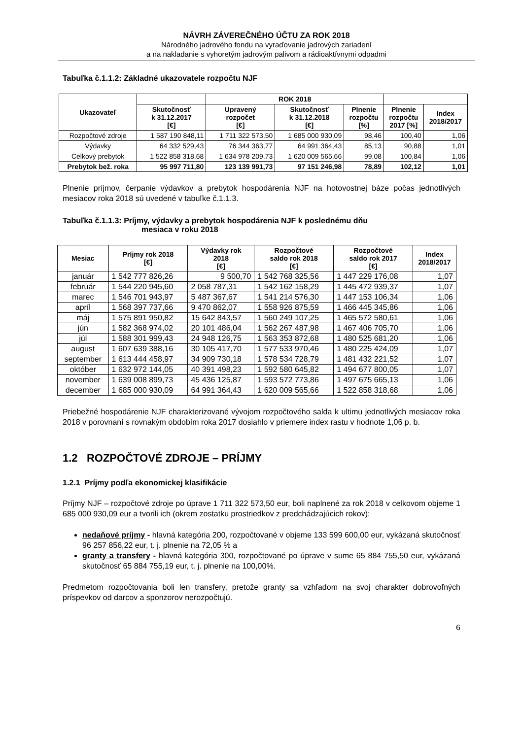NÁVRH ZÁVEREČNÉHO ÚČTU ZA ROK 2018
Národného jadrového fondu na vyraďovanie jadrových zariadení
a na nakladanie s vyhoretým jadrovým palivom a rádioaktívnymi odpadmi
Tabuľka č.1.1.2: Základné ukazovatele rozpočtu NJF
| Ukazovateľ | | ROK 2018 | | | | |
| --- | --- | --- | --- | --- | --- | --- |
| | Skutočnosť k 31.12.2017 [€] | Upravený rozpočet [€] | Skutočnosť k 31.12.2018 [€] | Plnenie rozpočtu [%] | Plnenie rozpočtu 2017 [%] | Index 2018/2017 |
| Rozpočtové zdroje | 1 587 190 848,11 | 1 711 322 573,50 | 1 685 000 930,09 | 98,46 | 100,40 | 1,06 |
| Výdavky | 64 332 529,43 | 76 344 363,77 | 64 991 364,43 | 85,13 | 90,88 | 1,01 |
| Celkový prebytok | 1 522 858 318,68 | 1 634 978 209,73 | 1 620 009 565,66 | 99,08 | 100,84 | 1,06 |
| Prebytok bež. roka | 95 997 711,80 | 123 139 991,73 | 97 151 246,98 | 78,89 | 102,12 | 1,01 |
Plnenie príjmov, čerpanie výdavkov a prebytok hospodárenia NJF na hotovostnej báze počas jednotlivých mesiacov roka 2018 sú uvedené v tabuľke č.1.1.3.
Tabuľka č.1.1.3: Príjmy, výdavky a prebytok hospodárenia NJF k poslednému dňu
mesiaca v roku 2018
| Mesiac | Príjmy rok 2018 [€] | Výdavky rok 2018 [€] | Rozpočtové saldo rok 2018 [€] | Rozpočtové saldo rok 2017 [€] | Index 2018/2017 |
| --- | --- | --- | --- | --- | --- |
| január | 1 542 777 826,26 | 9 500,70 | 1 542 768 325,56 | 1 447 229 176,08 | 1,07 |
| február | 1 544 220 945,60 | 2 058 787,31 | 1 542 162 158,29 | 1 445 472 939,37 | 1,07 |
| marec | 1 546 701 943,97 | 5 487 367,67 | 1 541 214 576,30 | 1 447 153 106,34 | 1,06 |
| apríl | 1 568 397 737,66 | 9 470 862,07 | 1 558 926 875,59 | 1 466 445 345,86 | 1,06 |
| máj | 1 575 891 950,82 | 15 642 843,57 | 1 560 249 107,25 | 1 465 572 580,61 | 1,06 |
| jún | 1 582 368 974,02 | 20 101 486,04 | 1 562 267 487,98 | 1 467 406 705,70 | 1,06 |
| júl | 1 588 301 999,43 | 24 948 126,75 | 1 563 353 872,68 | 1 480 525 681,20 | 1,06 |
| august | 1 607 639 388,16 | 30 105 417,70 | 1 577 533 970,46 | 1 480 225 424,09 | 1,07 |
| september | 1 613 444 458,97 | 34 909 730,18 | 1 578 534 728,79 | 1 481 432 221,52 | 1,07 |
| október | 1 632 972 144,05 | 40 391 498,23 | 1 592 580 645,82 | 1 494 677 800,05 | 1,07 |
| november | 1 639 008 899,73 | 45 436 125,87 | 1 593 572 773,86 | 1 497 675 665,13 | 1,06 |
| december | 1 685 000 930,09 | 64 991 364,43 | 1 620 009 565,66 | 1 522 858 318,68 | 1,06 |
Priebežné hospodárenie NJF charakterizované vývojom rozpočtového salda k ultimu jednotlivých mesiacov roka 2018 v porovnaní s rovnakým obdobím roka 2017 dosiahlo v priemere index rastu v hodnote 1,06 p. b.
1.2 ROZPOČTOVÉ ZDROJE – PRÍJMY
1.2.1 Príjmy podľa ekonomickej klasifikácie
Príjmy NJF – rozpočtové zdroje po úprave 1 711 322 573,50 eur, boli naplnené za rok 2018 v celkovom objeme 1 685 000 930,09 eur a tvorili ich (okrem zostatku prostriedkov z predchádzajúcich rokov):
nedaňové príjmy - hlavná kategória 200, rozpočtované v objeme 133 599 600,00 eur, vykázaná skutočnosť 96 257 856,22 eur, t. j. plnenie na 72,05 % a
granty a transfery - hlavná kategória 300, rozpočtované po úprave v sume 65 884 755,50 eur, vykázaná skutočnosť 65 884 755,19 eur, t. j. plnenie na 100,00%.
Predmetom rozpočtovania boli len transfery, pretože granty sa vzhľadom na svoj charakter dobrovoľných príspevkov od darcov a sponzorov nerozpočtujú.
6